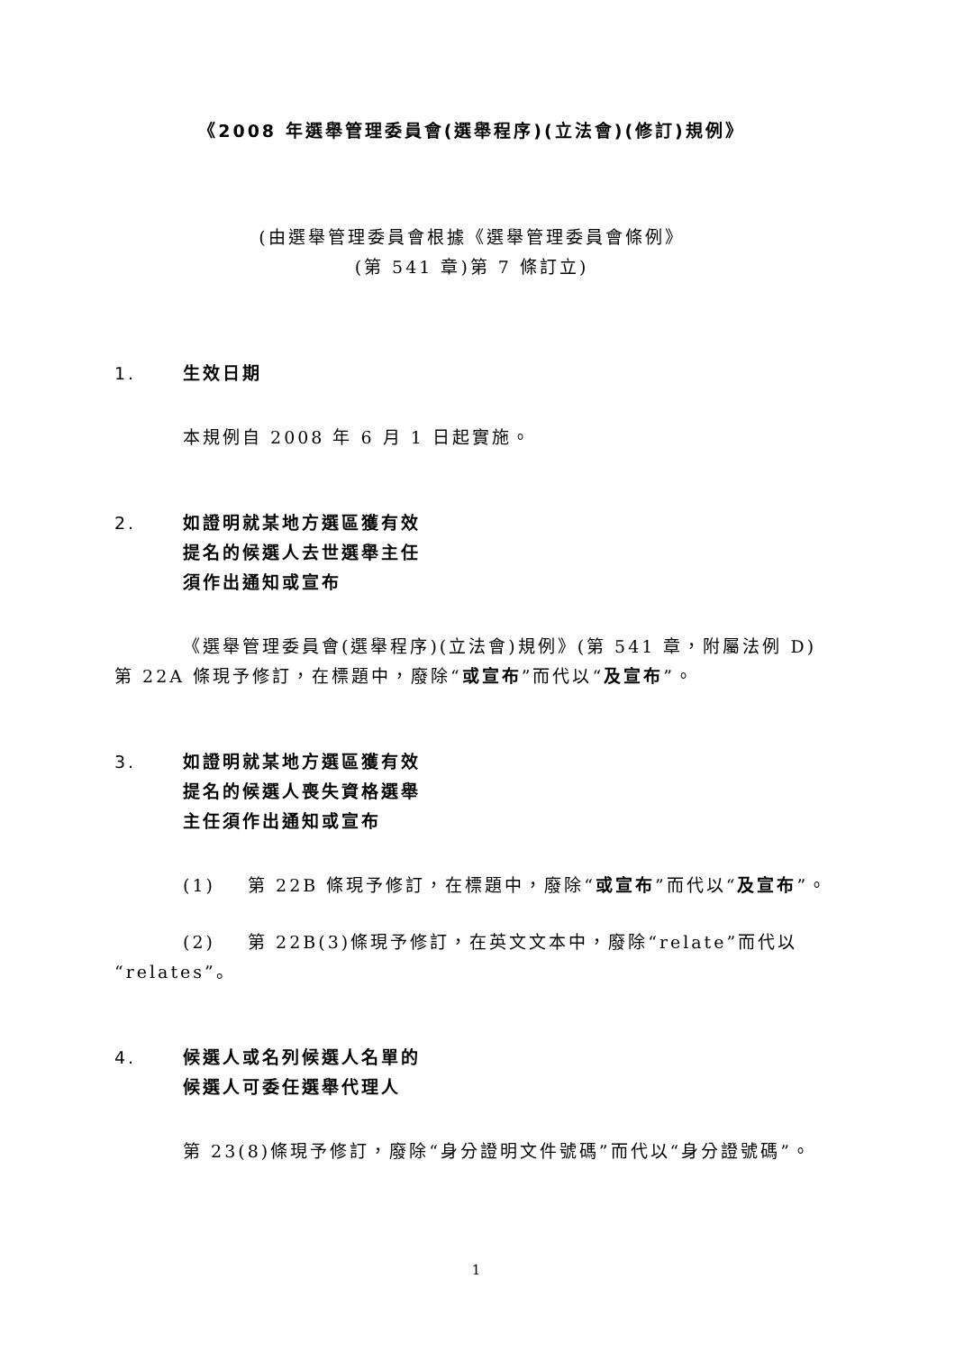《2008 年選舉管理委員會(選舉程序)(立法會)(修訂)規例》
(由選舉管理委員會根據《選舉管理委員會條例》
(第 541 章)第 7 條訂立)
1. 生效日期
本規例自 2008 年 6 月 1 日起實施。
2. 如證明就某地方選區獲有效
提名的候選人去世選舉主任
須作出通知或宣布
《選舉管理委員會(選舉程序)(立法會)規例》(第 541 章，附屬法例 D)第 22A 條現予修訂，在標題中，廢除“或宣布”而代以“及宣布”。
3. 如證明就某地方選區獲有效
提名的候選人喪失資格選舉
主任須作出通知或宣布
(1) 第 22B 條現予修訂，在標題中，廢除“或宣布”而代以“及宣布”。
(2) 第 22B(3)條現予修訂，在英文文本中，廢除“relate”而代以“relates”。
4. 候選人或名列候選人名單的
候選人可委任選舉代理人
第 23(8)條現予修訂，廢除“身分證明文件號碼”而代以“身分證號碼”。
1